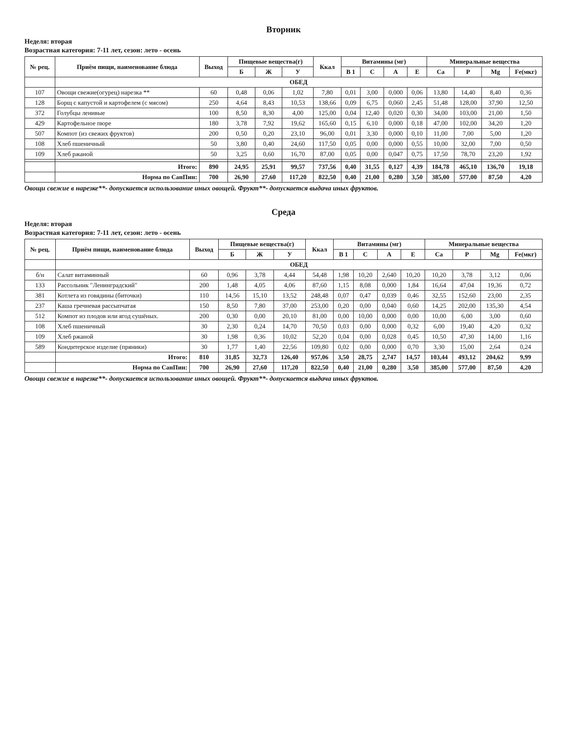Вторник
Неделя: вторая
Возрастная категория: 7-11 лет, сезон: лето - осень
| № рец. | Приём пищи, наименование блюда | Выход | Пищевые вещества(г) | | | Ккал | Витамины (мг) | | | | Минеральные вещества | | | |
| --- | --- | --- | --- | --- | --- | --- | --- | --- | --- | --- | --- | --- | --- | --- |
| | | | Б | Ж | У | | В 1 | С | А | Е | Са | Р | Mg | Fe(мкг) |
| | ОБЕД | | | | | | | | | | | | | |
| 107 | Овощи свежие(огурец) нарезка ** | 60 | 0,48 | 0,06 | 1,02 | 7,80 | 0,01 | 3,00 | 0,000 | 0,06 | 13,80 | 14,40 | 8,40 | 0,36 |
| 128 | Борщ с капустой и картофелем (с мясом) | 250 | 4,64 | 8,43 | 10,53 | 138,66 | 0,09 | 6,75 | 0,060 | 2,45 | 51,48 | 128,00 | 37,90 | 12,50 |
| 372 | Голубцы ленивые | 100 | 8,50 | 8,30 | 4,00 | 125,00 | 0,04 | 12,40 | 0,020 | 0,30 | 34,00 | 103,00 | 21,00 | 1,50 |
| 429 | Картофельное пюре | 180 | 3,78 | 7,92 | 19,62 | 165,60 | 0,15 | 6,10 | 0,000 | 0,18 | 47,00 | 102,00 | 34,20 | 1,20 |
| 507 | Компот (из свежих фруктов) | 200 | 0,50 | 0,20 | 23,10 | 96,00 | 0,01 | 3,30 | 0,000 | 0,10 | 11,00 | 7,00 | 5,00 | 1,20 |
| 108 | Хлеб пшеничный | 50 | 3,80 | 0,40 | 24,60 | 117,50 | 0,05 | 0,00 | 0,000 | 0,55 | 10,00 | 32,00 | 7,00 | 0,50 |
| 109 | Хлеб ржаной | 50 | 3,25 | 0,60 | 16,70 | 87,00 | 0,05 | 0,00 | 0,047 | 0,75 | 17,50 | 78,70 | 23,20 | 1,92 |
| | Итого: | 890 | 24,95 | 25,91 | 99,57 | 737,56 | 0,40 | 31,55 | 0,127 | 4,39 | 184,78 | 465,10 | 136,70 | 19,18 |
| | Норма по СанПин: | 700 | 26,90 | 27,60 | 117,20 | 822,50 | 0,40 | 21,00 | 0,280 | 3,50 | 385,00 | 577,00 | 87,50 | 4,20 |
Овощи свежие в нарезке**- допускается использование иных овощей. Фрукт**- допускается выдача иных фруктов.
Среда
Неделя: вторая
Возрастная категория: 7-11 лет, сезон: лето - осень
| № рец. | Приём пищи, наименование блюда | Выход | Пищевые вещества(г) | | | Ккал | Витамины (мг) | | | | Минеральные вещества | | | |
| --- | --- | --- | --- | --- | --- | --- | --- | --- | --- | --- | --- | --- | --- | --- |
| | | | Б | Ж | У | | В 1 | С | А | Е | Са | Р | Mg | Fe(мкг) |
| | ОБЕД | | | | | | | | | | | | | |
| б/н | Салат витаминный | 60 | 0,96 | 3,78 | 4,44 | 54,48 | 1,98 | 10,20 | 2,640 | 10,20 | 10,20 | 3,78 | 3,12 | 0,06 |
| 133 | Рассольник "Ленинградский" | 200 | 1,48 | 4,05 | 4,06 | 87,60 | 1,15 | 8,08 | 0,000 | 1,84 | 16,64 | 47,04 | 19,36 | 0,72 |
| 381 | Котлета из говядины (биточки) | 110 | 14,56 | 15,10 | 13,52 | 248,48 | 0,07 | 0,47 | 0,039 | 0,46 | 32,55 | 152,60 | 23,00 | 2,35 |
| 237 | Каша гречневая рассыпчатая | 150 | 8,50 | 7,80 | 37,00 | 253,00 | 0,20 | 0,00 | 0,040 | 0,60 | 14,25 | 202,00 | 135,30 | 4,54 |
| 512 | Компот из плодов или ягод сушёных. | 200 | 0,30 | 0,00 | 20,10 | 81,00 | 0,00 | 10,00 | 0,000 | 0,00 | 10,00 | 6,00 | 3,00 | 0,60 |
| 108 | Хлеб пшеничный | 30 | 2,30 | 0,24 | 14,70 | 70,50 | 0,03 | 0,00 | 0,000 | 0,32 | 6,00 | 19,40 | 4,20 | 0,32 |
| 109 | Хлеб ржаной | 30 | 1,98 | 0,36 | 10,02 | 52,20 | 0,04 | 0,00 | 0,028 | 0,45 | 10,50 | 47,30 | 14,00 | 1,16 |
| 589 | Кондитерское изделие (пряники) | 30 | 1,77 | 1,40 | 22,56 | 109,80 | 0,02 | 0,00 | 0,000 | 0,70 | 3,30 | 15,00 | 2,64 | 0,24 |
| | Итого: | 810 | 31,85 | 32,73 | 126,40 | 957,06 | 3,50 | 28,75 | 2,747 | 14,57 | 103,44 | 493,12 | 204,62 | 9,99 |
| | Норма по СанПин: | 700 | 26,90 | 27,60 | 117,20 | 822,50 | 0,40 | 21,00 | 0,280 | 3,50 | 385,00 | 577,00 | 87,50 | 4,20 |
Овощи свежие в нарезке**- допускается использование иных овощей. Фрукт**- допускается выдача иных фруктов.